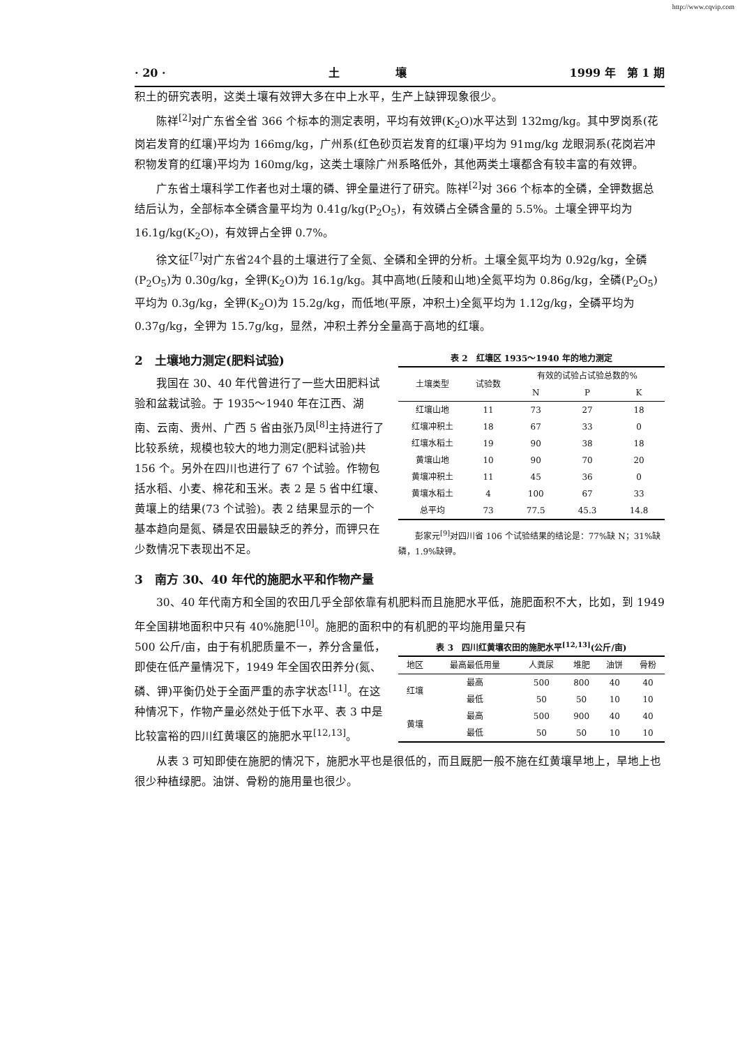http://www.cqvip.com
· 20 · 土　　　　　壤 1999 年　第 1 期
积土的研究表明，这类土壤有效钾大多在中上水平，生产上缺钾现象很少。
陈祥<sup>[2]</sup>对广东省全省 366 个标本的测定表明，平均有效钾(K<sub>2</sub>O)水平达到 132mg/kg。其中罗岗系(花岗岩发育的红壤)平均为 166mg/kg，广州系(红色砂页岩发育的红壤)平均为 91mg/kg 龙眼洞系(花岗岩冲积物发育的红壤)平均为 160mg/kg，这类土壤除广州系略低外，其他两类土壤都含有较丰富的有效钾。
广东省土壤科学工作者也对土壤的磷、钾全量进行了研究。陈祥<sup>[2]</sup>对 366 个标本的全磷，全钾数据总结后认为，全部标本全磷含量平均为 0.41g/kg(P<sub>2</sub>O<sub>5</sub>)，有效磷占全磷含量的 5.5%。土壤全钾平均为 16.1g/kg(K<sub>2</sub>O)，有效钾占全钾 0.7%。
徐文征<sup>[7]</sup>对广东省24个县的土壤进行了全氮、全磷和全钾的分析。土壤全氮平均为 0.92g/kg，全磷(P<sub>2</sub>O<sub>5</sub>)为 0.30g/kg，全钾(K<sub>2</sub>O)为 16.1g/kg。其中高地(丘陵和山地)全氮平均为 0.86g/kg，全磷(P<sub>2</sub>O<sub>5</sub>)平均为 0.3g/kg，全钾(K<sub>2</sub>O)为 15.2g/kg，而低地(平原，冲积土)全氮平均为 1.12g/kg，全磷平均为 0.37g/kg，全钾为 15.7g/kg，显然，冲积土养分全量高于高地的红壤。
2　土壤地力测定(肥料试验)
我国在 30、40 年代曾进行了一些大田肥料试验和盆栽试验。于 1935～1940 年在江西、湖南、云南、贵州、广西 5 省由张乃凤<sup>[8]</sup>主持进行了比较系统，规模也较大的地力测定(肥料试验)共 156 个。另外在四川也进行了 67 个试验。作物包括水稻、小麦、棉花和玉米。表 2 是 5 省中红壤、黄壤上的结果(73 个试验)。表 2 结果显示的一个基本趋向是氮、磷是农田最缺乏的养分，而钾只在少数情况下表现出不足。
表 2　红壤区 1935～1940 年的地力测定
| 土壤类型 | 试验数 | 有效的试验占试验总数的% | | |
| --- | --- | --- | --- | --- |
| | | N | P | K |
| 红壤山地 | 11 | 73 | 27 | 18 |
| 红壤冲积土 | 18 | 67 | 33 | 0 |
| 红壤水稻土 | 19 | 90 | 38 | 18 |
| 黄壤山地 | 10 | 90 | 70 | 20 |
| 黄壤冲积土 | 11 | 45 | 36 | 0 |
| 黄壤水稻土 | 4 | 100 | 67 | 33 |
| 总平均 | 73 | 77.5 | 45.3 | 14.8 |
彭家元<sup>[9]</sup>对四川省 106 个试验结果的结论是：77%缺 N；31%缺磷，1.9%缺钾。
3　南方 30、40 年代的施肥水平和作物产量
30、40 年代南方和全国的农田几乎全部依靠有机肥料而且施肥水平低，施肥面积不大，比如，到 1949 年全国耕地面积中只有 40%施肥<sup>[10]</sup>。施肥的面积中的有机肥的平均施用量只有
500 公斤/亩，由于有机肥质量不一，养分含量低，即使在低产量情况下，1949 年全国农田养分(氮、磷、钾)平衡仍处于全面严重的赤字状态<sup>[11]</sup>。在这种情况下，作物产量必然处于低下水平、表 3 中是比较富裕的四川红黄壤区的施肥水平<sup>[12,13]</sup>。
表 3　四川红黄壤农田的施肥水平<sup>[12,13]</sup>(公斤/亩)
| 地区 | 最高最低用量 | 人粪尿 | 堆肥 | 油饼 | 骨粉 |
| --- | --- | --- | --- | --- | --- |
| 红壤 | 最高 | 500 | 800 | 40 | 40 |
| | 最低 | 50 | 50 | 10 | 10 |
| 黄壤 | 最高 | 500 | 900 | 40 | 40 |
| | 最低 | 50 | 50 | 10 | 10 |
从表 3 可知即使在施肥的情况下，施肥水平也是很低的，而且厩肥一般不施在红黄壤旱地上，旱地上也很少种植绿肥。油饼、骨粉的施用量也很少。